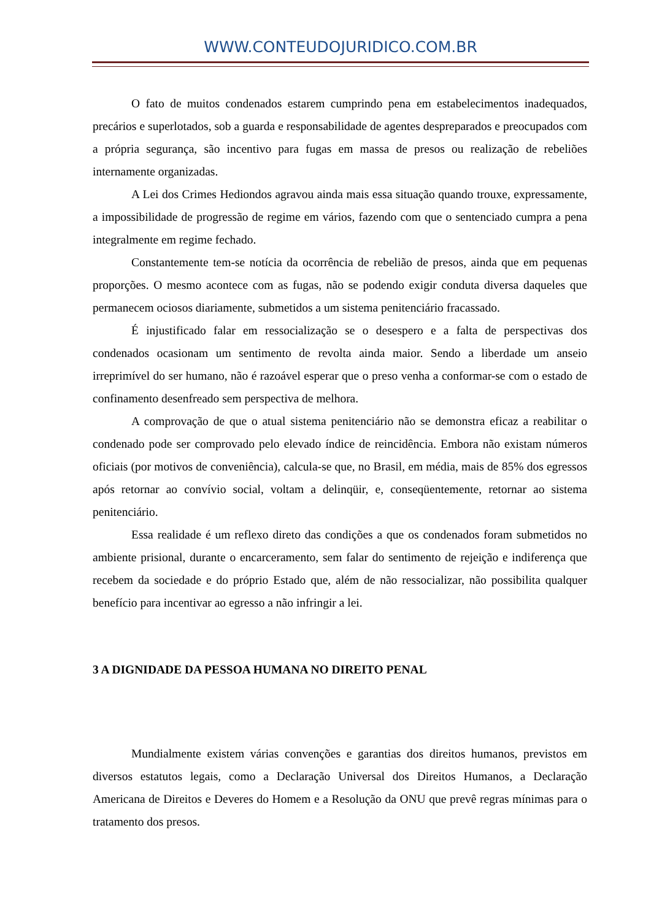WWW.CONTEUDOJURIDICO.COM.BR
O fato de muitos condenados estarem cumprindo pena em estabelecimentos inadequados, precários e superlotados, sob a guarda e responsabilidade de agentes despreparados e preocupados com a própria segurança, são incentivo para fugas em massa de presos ou realização de rebeliões internamente organizadas.
A Lei dos Crimes Hediondos agravou ainda mais essa situação quando trouxe, expressamente, a impossibilidade de progressão de regime em vários, fazendo com que o sentenciado cumpra a pena integralmente em regime fechado.
Constantemente tem-se notícia da ocorrência de rebelião de presos, ainda que em pequenas proporções. O mesmo acontece com as fugas, não se podendo exigir conduta diversa daqueles que permanecem ociosos diariamente, submetidos a um sistema penitenciário fracassado.
É injustificado falar em ressocialização se o desespero e a falta de perspectivas dos condenados ocasionam um sentimento de revolta ainda maior. Sendo a liberdade um anseio irreprimível do ser humano, não é razoável esperar que o preso venha a conformar-se com o estado de confinamento desenfreado sem perspectiva de melhora.
A comprovação de que o atual sistema penitenciário não se demonstra eficaz a reabilitar o condenado pode ser comprovado pelo elevado índice de reincidência. Embora não existam números oficiais (por motivos de conveniência), calcula-se que, no Brasil, em média, mais de 85% dos egressos após retornar ao convívio social, voltam a delinqüir, e, conseqüentemente, retornar ao sistema penitenciário.
Essa realidade é um reflexo direto das condições a que os condenados foram submetidos no ambiente prisional, durante o encarceramento, sem falar do sentimento de rejeição e indiferença que recebem da sociedade e do próprio Estado que, além de não ressocializar, não possibilita qualquer benefício para incentivar ao egresso a não infringir a lei.
3 A DIGNIDADE DA PESSOA HUMANA NO DIREITO PENAL
Mundialmente existem várias convenções e garantias dos direitos humanos, previstos em diversos estatutos legais, como a Declaração Universal dos Direitos Humanos, a Declaração Americana de Direitos e Deveres do Homem e a Resolução da ONU que prevê regras mínimas para o tratamento dos presos.